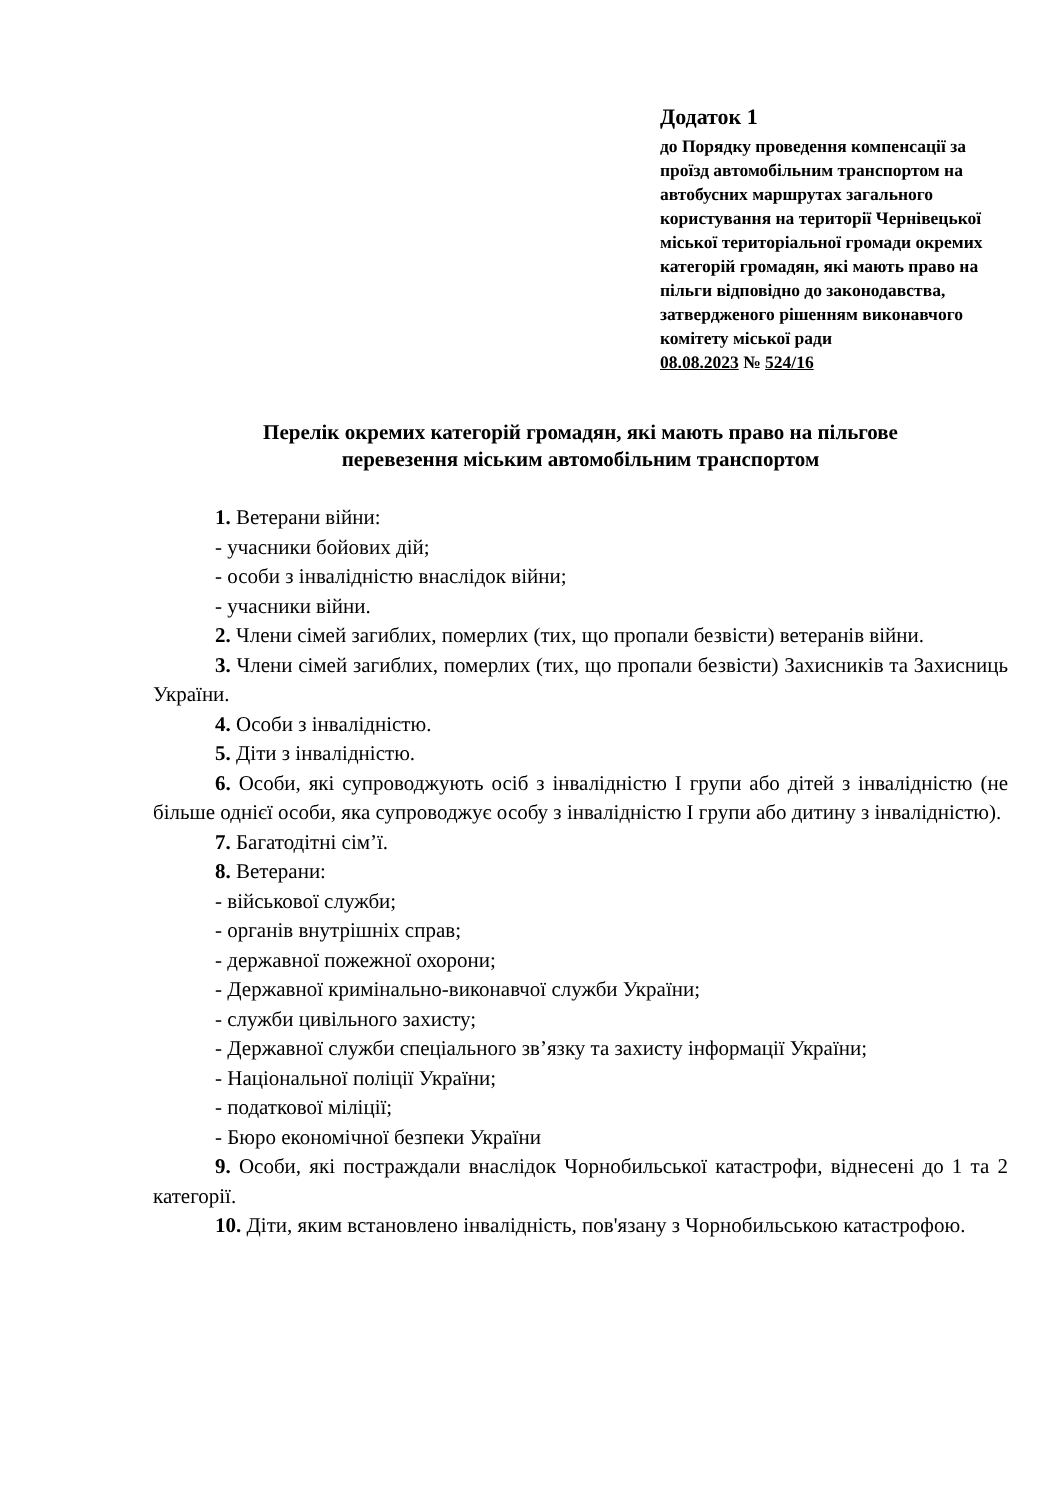Додаток 1
до Порядку проведення компенсації за проїзд автомобільним транспортом на автобусних маршрутах загального користування на території Чернівецької міської територіальної громади окремих категорій громадян, які мають право на пільги відповідно до законодавства, затвердженого рішенням виконавчого комітету міської ради
08.08.2023 № 524/16
Перелік окремих категорій громадян, які мають право на пільгове
перевезення міським автомобільним транспортом
1. Ветерани війни:
- учасники бойових дій;
- особи з інвалідністю внаслідок війни;
- учасники війни.
2. Члени сімей загиблих, померлих (тих, що пропали безвісти) ветеранів війни.
3. Члени сімей загиблих, померлих (тих, що пропали безвісти) Захисників та Захисниць України.
4. Особи з інвалідністю.
5. Діти з інвалідністю.
6. Особи, які супроводжують осіб з інвалідністю І групи або дітей з інвалідністю (не більше однієї особи, яка супроводжує особу з інвалідністю І групи або дитину з інвалідністю).
7. Багатодітні сім’ї.
8. Ветерани:
- військової служби;
- органів внутрішніх справ;
- державної пожежної охорони;
- Державної кримінально-виконавчої служби України;
- служби цивільного захисту;
- Державної служби спеціального зв’язку та захисту інформації України;
- Національної поліції України;
- податкової міліції;
- Бюро економічної безпеки України
9. Особи, які постраждали внаслідок Чорнобильської катастрофи, віднесені до 1 та 2 категорії.
10. Діти, яким встановлено інвалідність, пов'язану з Чорнобильською катастрофою.